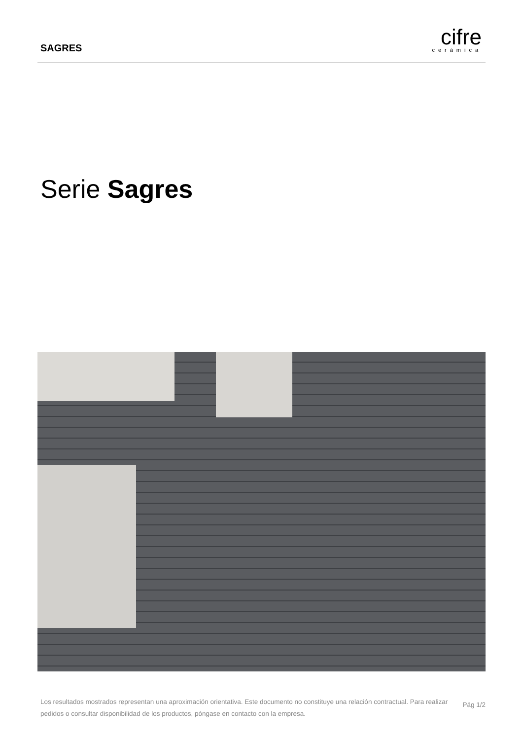SAGRES
cifre
cerámica
Serie Sagres
Los resultados mostrados representan una aproximación orientativa. Este documento no constituye una relación contractual. Para realizar pedidos o consultar disponibilidad de los productos, póngase en contacto con la empresa.
Pág 1/2